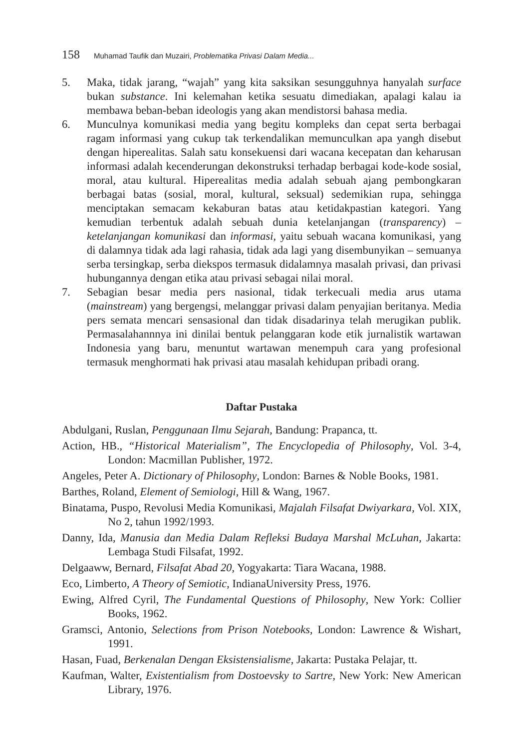158 Muhamad Taufik dan Muzairi, Problematika Privasi Dalam Media...
5. Maka, tidak jarang, “wajah” yang kita saksikan sesungguhnya hanyalah surface bukan substance. Ini kelemahan ketika sesuatu dimediakan, apalagi kalau ia membawa beban-beban ideologis yang akan mendistorsi bahasa media.
6. Munculnya komunikasi media yang begitu kompleks dan cepat serta berbagai ragam informasi yang cukup tak terkendalikan memunculkan apa yangh disebut dengan hiperealitas. Salah satu konsekuensi dari wacana kecepatan dan keharusan informasi adalah kecenderungan dekonstruksi terhadap berbagai kode-kode sosial, moral, atau kultural. Hiperealitas media adalah sebuah ajang pembongkaran berbagai batas (sosial, moral, kultural, seksual) sedemikian rupa, sehingga menciptakan semacam kekaburan batas atau ketidakpastian kategori. Yang kemudian terbentuk adalah sebuah dunia ketelanjangan (transparency) – ketelanjangan komunikasi dan informasi, yaitu sebuah wacana komunikasi, yang di dalamnya tidak ada lagi rahasia, tidak ada lagi yang disembunyikan – semuanya serba tersingkap, serba diekspos termasuk didalamnya masalah privasi, dan privasi hubungannya dengan etika atau privasi sebagai nilai moral.
7. Sebagian besar media pers nasional, tidak terkecuali media arus utama (mainstream) yang bergengsi, melanggar privasi dalam penyajian beritanya. Media pers semata mencari sensasional dan tidak disadarinya telah merugikan publik. Permasalahannnya ini dinilai bentuk pelanggaran kode etik jurnalistik wartawan Indonesia yang baru, menuntut wartawan menempuh cara yang profesional termasuk menghormati hak privasi atau masalah kehidupan pribadi orang.
Daftar Pustaka
Abdulgani, Ruslan, Penggunaan Ilmu Sejarah, Bandung: Prapanca, tt.
Action, HB., “Historical Materialism”, The Encyclopedia of Philosophy, Vol. 3-4, London: Macmillan Publisher, 1972.
Angeles, Peter A. Dictionary of Philosophy, London: Barnes & Noble Books, 1981.
Barthes, Roland, Element of Semiologi, Hill & Wang, 1967.
Binatama, Puspo, Revolusi Media Komunikasi, Majalah Filsafat Dwiyarkara, Vol. XIX, No 2, tahun 1992/1993.
Danny, Ida, Manusia dan Media Dalam Refleksi Budaya Marshal McLuhan, Jakarta: Lembaga Studi Filsafat, 1992.
Delgaaww, Bernard, Filsafat Abad 20, Yogyakarta: Tiara Wacana, 1988.
Eco, Limberto, A Theory of Semiotic, IndianaUniversity Press, 1976.
Ewing, Alfred Cyril, The Fundamental Questions of Philosophy, New York: Collier Books, 1962.
Gramsci, Antonio, Selections from Prison Notebooks, London: Lawrence & Wishart, 1991.
Hasan, Fuad, Berkenalan Dengan Eksistensialisme, Jakarta: Pustaka Pelajar, tt.
Kaufman, Walter, Existentialism from Dostoevsky to Sartre, New York: New American Library, 1976.